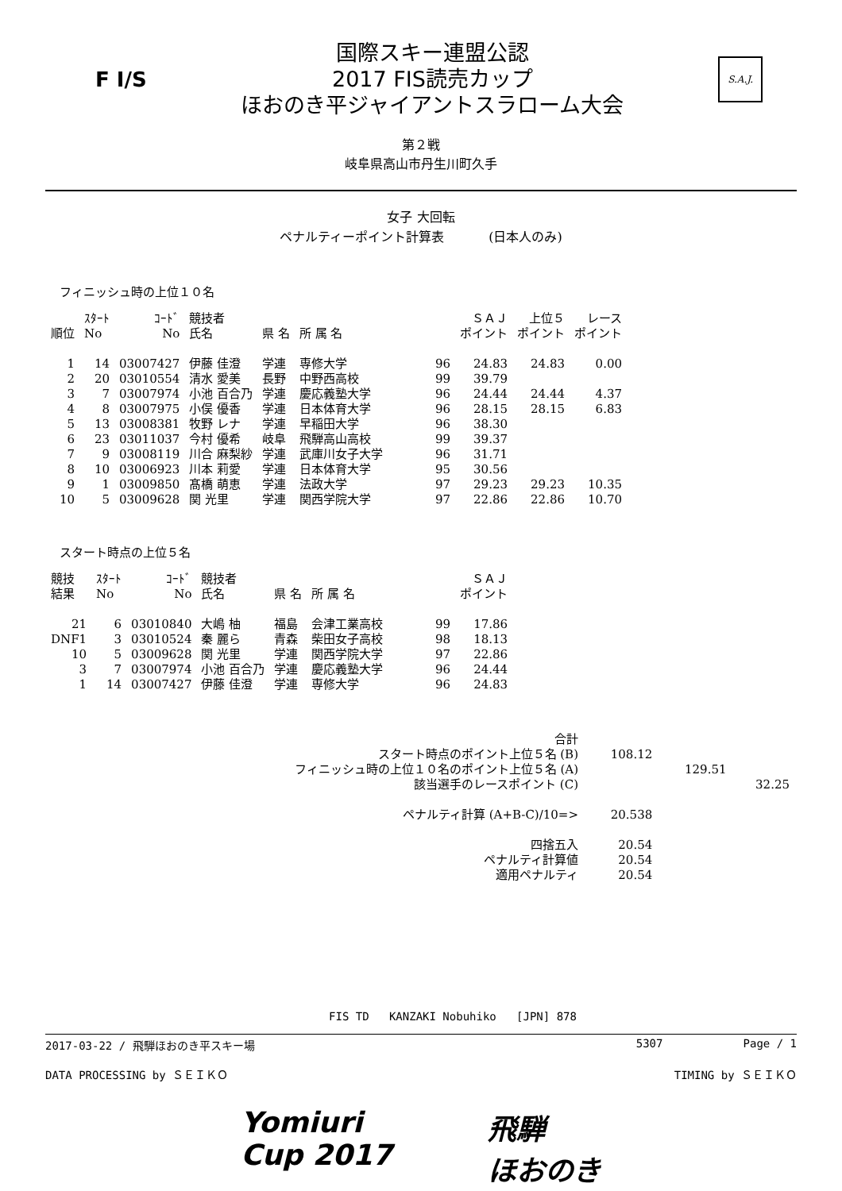F I/S
国際スキー連盟公認
2017 FIS読売カップ
ほおのき平ジャイアントスラローム大会
S.A.J.
第２戦
岐阜県高山市丹生川町久手
女子 大回転
ペナルティーポイント計算表 (日本人のみ)
フィニッシュ時の上位１０名
| 順位 | ｽﾀｰﾄ No | ｺｰﾄﾞ No | 競技者 氏名 | 県 名 | 所 属 名 | | ＳＡＪ ポイント | 上位５ ポイント | レース ポイント |
| --- | --- | --- | --- | --- | --- | --- | --- | --- | --- |
| 1 | 14 | 03007427 | 伊藤 佳澄 | 学連 | 専修大学 | 96 | 24.83 | 24.83 | 0.00 |
| 2 | 20 | 03010554 | 清水 愛美 | 長野 | 中野西高校 | 99 | 39.79 | | |
| 3 | 7 | 03007974 | 小池 百合乃 | 学連 | 慶応義塾大学 | 96 | 24.44 | 24.44 | 4.37 |
| 4 | 8 | 03007975 | 小俣 優香 | 学連 | 日本体育大学 | 96 | 28.15 | 28.15 | 6.83 |
| 5 | 13 | 03008381 | 牧野 レナ | 学連 | 早稲田大学 | 96 | 38.30 | | |
| 6 | 23 | 03011037 | 今村 優希 | 岐阜 | 飛騨高山高校 | 99 | 39.37 | | |
| 7 | 9 | 03008119 | 川合 麻梨紗 | 学連 | 武庫川女子大学 | 96 | 31.71 | | |
| 8 | 10 | 03006923 | 川本 莉愛 | 学連 | 日本体育大学 | 95 | 30.56 | | |
| 9 | 1 | 03009850 | 髙橋 萌恵 | 学連 | 法政大学 | 97 | 29.23 | 29.23 | 10.35 |
| 10 | 5 | 03009628 | 関 光里 | 学連 | 関西学院大学 | 97 | 22.86 | 22.86 | 10.70 |
スタート時点の上位５名
| 競技 結果 | ｽﾀｰﾄ No | ｺｰﾄﾞ No | 競技者 氏名 | 県 名 | 所 属 名 | | ＳＡＪ ポイント |
| --- | --- | --- | --- | --- | --- | --- | --- |
| 21 | 6 | 03010840 | 大嶋 柚 | 福島 | 会津工業高校 | 99 | 17.86 |
| DNF1 | 3 | 03010524 | 秦 麗ら | 青森 | 柴田女子高校 | 98 | 18.13 |
| 10 | 5 | 03009628 | 関 光里 | 学連 | 関西学院大学 | 97 | 22.86 |
| 3 | 7 | 03007974 | 小池 百合乃 | 学連 | 慶応義塾大学 | 96 | 24.44 |
| 1 | 14 | 03007427 | 伊藤 佳澄 | 学連 | 専修大学 | 96 | 24.83 |
| 合計 | | | |
| スタート時点のポイント上位５名 (B) | 108.12 | | |
| フィニッシュ時の上位１０名のポイント上位５名 (A) | | 129.51 | |
| 該当選手のレースポイント (C) | | | 32.25 |
| ペナルティ計算 (A+B-C)/10=> | 20.538 | | |
| 四捨五入 | 20.54 | | |
| ペナルティ計算値 | 20.54 | | |
| 適用ペナルティ | 20.54 | | |
FIS TD KANZAKI Nobuhiko [JPN] 878
2017-03-22 / 飛騨ほおのき平スキー場 5307 Page / 1
DATA PROCESSING by ＳＥＩＫＯ TIMING by ＳＥＩＫＯ
Yomiuri
Cup 2017
飛騨
ほおのき